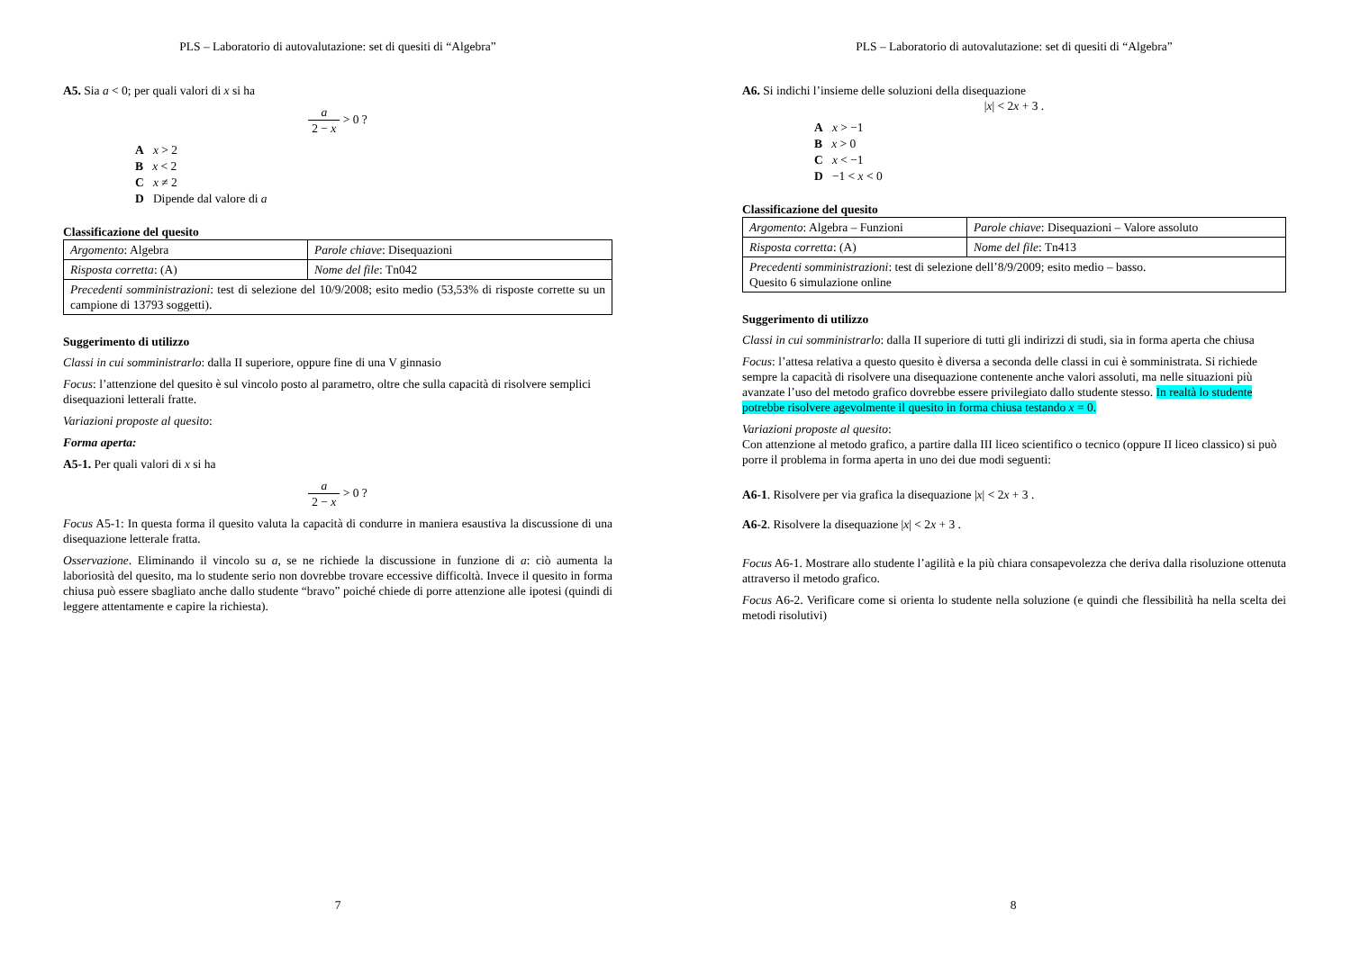PLS – Laboratorio di autovalutazione: set di quesiti di “Algebra”
A5. Sia a < 0; per quali valori di x si ha
a 2 − x > 0 ?
A x > 2
B x < 2
C x ≠ 2
D Dipende dal valore di a
Classificazione del quesito
| Argomento : Algebra | Parole chiave : Disequazioni |
| Risposta corretta : (A) | Nome del file : Tn042 |
| Precedenti somministrazioni : test di selezione del 10/9/2008; esito medio (53,53% di risposte corrette su un campione di 13793 soggetti). | |
Suggerimento di utilizzo
Classi in cui somministrarlo: dalla II superiore, oppure fine di una V ginnasio
Focus: l’attenzione del quesito è sul vincolo posto al parametro, oltre che sulla capacità di risolvere semplici disequazioni letterali fratte.
Variazioni proposte al quesito:
Forma aperta:
A5-1. Per quali valori di x si ha
a 2 − x > 0 ?
Focus A5-1: In questa forma il quesito valuta la capacità di condurre in maniera esaustiva la discussione di una disequazione letterale fratta.
Osservazione. Eliminando il vincolo su a, se ne richiede la discussione in funzione di a: ciò aumenta la laboriosità del quesito, ma lo studente serio non dovrebbe trovare eccessive difficoltà. Invece il quesito in forma chiusa può essere sbagliato anche dallo studente “bravo” poiché chiede di porre attenzione alle ipotesi (quindi di leggere attentamente e capire la richiesta).
7
PLS – Laboratorio di autovalutazione: set di quesiti di “Algebra”
A6. Si indichi l’insieme delle soluzioni della disequazione
|x| < 2x + 3 .
A x > −1
B x > 0
C x < −1
D −1 < x < 0
Classificazione del quesito
| Argomento : Algebra – Funzioni | Parole chiave : Disequazioni – Valore assoluto |
| Risposta corretta : (A) | Nome del file : Tn413 |
| Precedenti somministrazioni : test di selezione dell’8/9/2009; esito medio – basso. Quesito 6 simulazione online | |
Suggerimento di utilizzo
Classi in cui somministrarlo: dalla II superiore di tutti gli indirizzi di studi, sia in forma aperta che chiusa
Focus: l’attesa relativa a questo quesito è diversa a seconda delle classi in cui è somministrata. Si richiede sempre la capacità di risolvere una disequazione contenente anche valori assoluti, ma nelle situazioni più avanzate l’uso del metodo grafico dovrebbe essere privilegiato dallo studente stesso. In realtà lo studente potrebbe risolvere agevolmente il quesito in forma chiusa testando x = 0.
Variazioni proposte al quesito:
Con attenzione al metodo grafico, a partire dalla III liceo scientifico o tecnico (oppure II liceo classico) si può porre il problema in forma aperta in uno dei due modi seguenti:
A6-1. Risolvere per via grafica la disequazione |x| < 2x + 3 .
A6-2. Risolvere la disequazione |x| < 2x + 3 .
Focus A6-1. Mostrare allo studente l’agilità e la più chiara consapevolezza che deriva dalla risoluzione ottenuta attraverso il metodo grafico.
Focus A6-2. Verificare come si orienta lo studente nella soluzione (e quindi che flessibilità ha nella scelta dei metodi risolutivi)
8